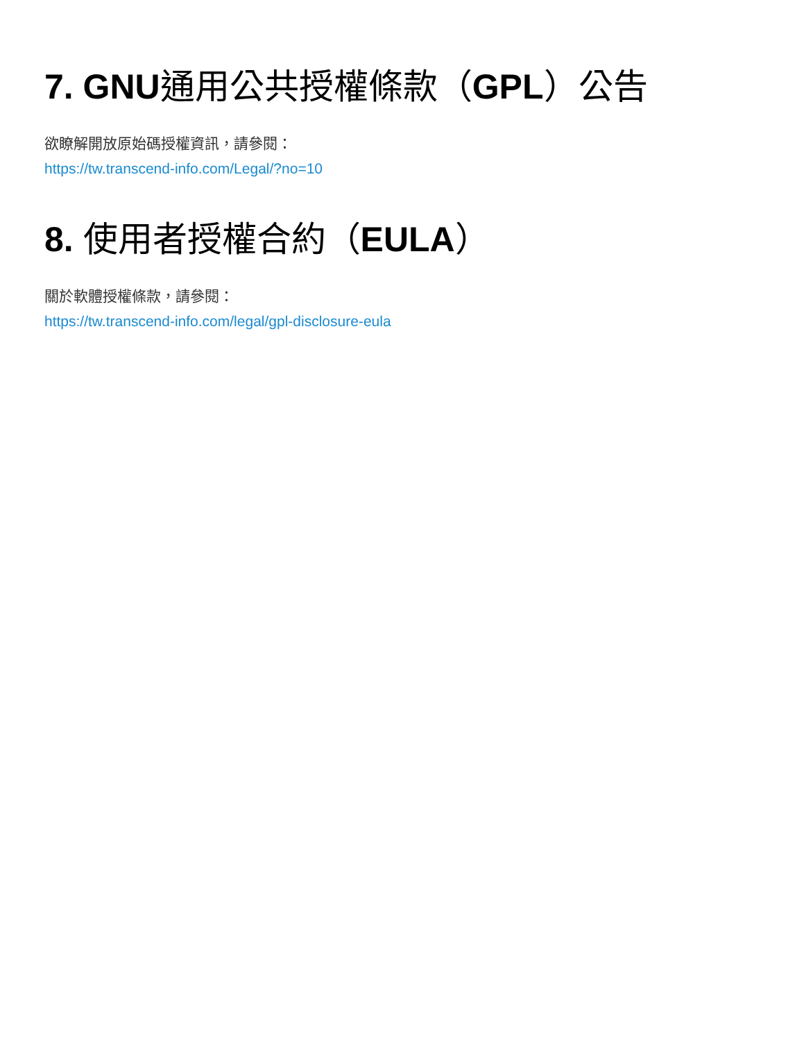7. GNU通用公共授權條款（GPL）公告
欲瞭解開放原始碼授權資訊，請參閱：
https://tw.transcend-info.com/Legal/?no=10
8. 使用者授權合約（EULA）
關於軟體授權條款，請參閱：
https://tw.transcend-info.com/legal/gpl-disclosure-eula